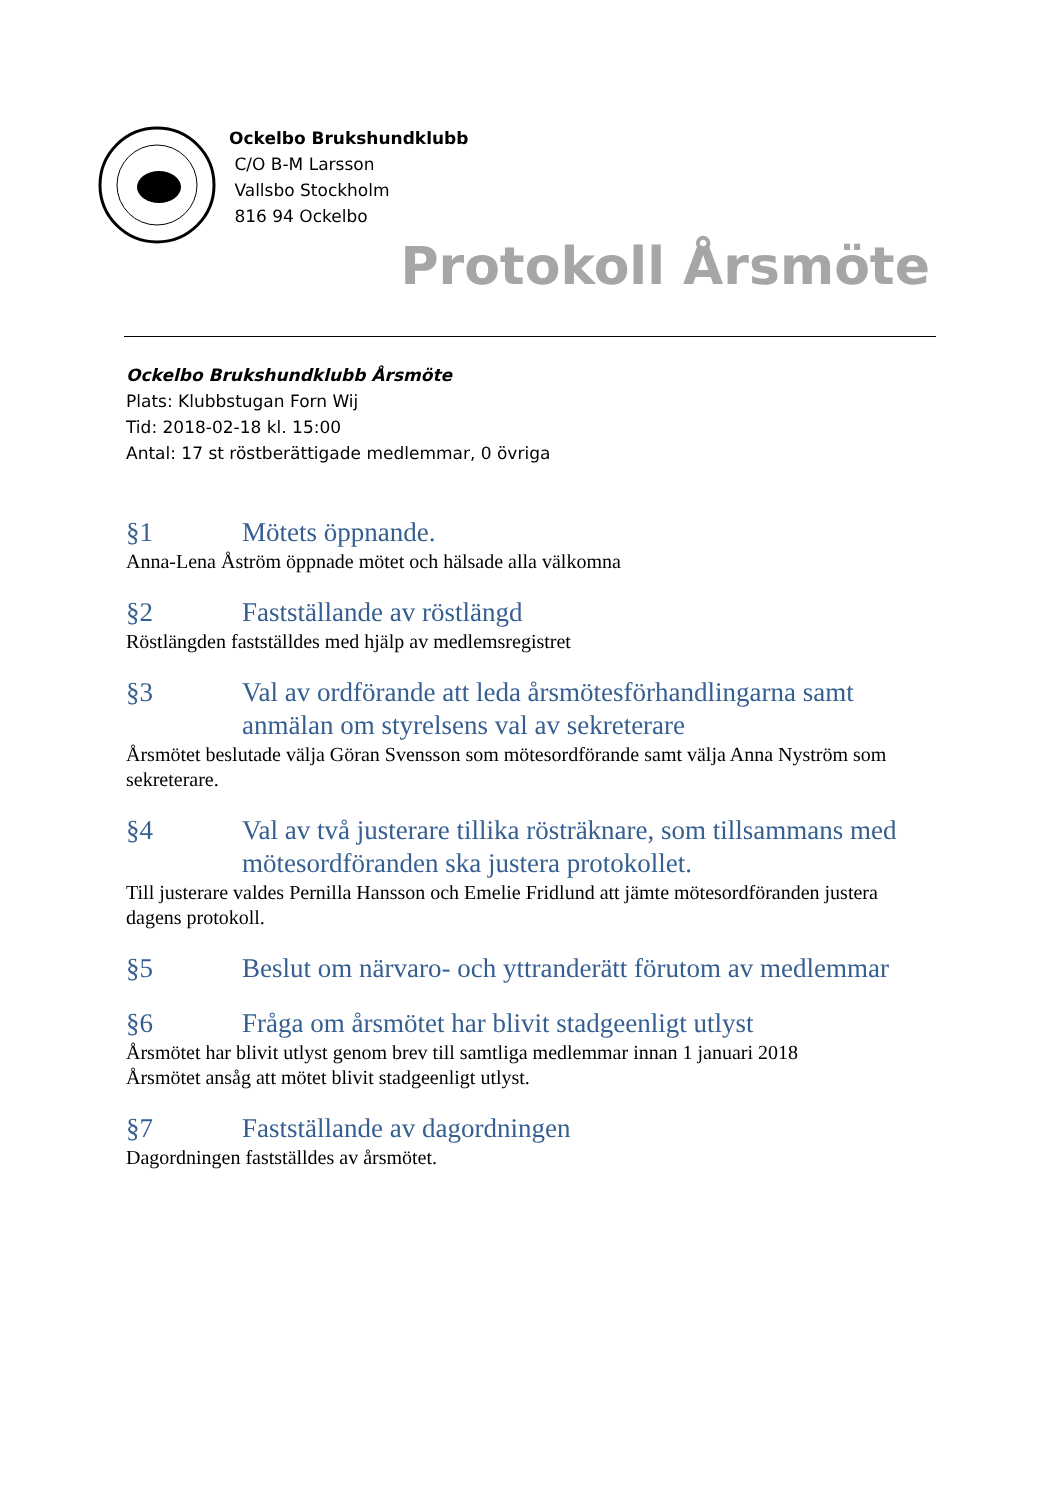Ockelbo Brukshundklubb
C/O B-M Larsson
Vallsbo Stockholm
816 94 Ockelbo
Protokoll Årsmöte
Ockelbo Brukshundklubb Årsmöte
Plats: Klubbstugan Forn Wij
Tid: 2018-02-18 kl. 15:00
Antal: 17 st röstberättigade medlemmar, 0 övriga
§1 Mötets öppnande.
Anna-Lena Åström öppnade mötet och hälsade alla välkomna
§2 Fastställande av röstlängd
Röstlängden fastställdes med hjälp av medlemsregistret
§3 Val av ordförande att leda årsmötesförhandlingarna samt anmälan om styrelsens val av sekreterare
Årsmötet beslutade välja Göran Svensson som mötesordförande samt välja Anna Nyström som sekreterare.
§4 Val av två justerare tillika rösträknare, som tillsammans med mötesordföranden ska justera protokollet.
Till justerare valdes Pernilla Hansson och Emelie Fridlund att jämte mötesordföranden justera dagens protokoll.
§5 Beslut om närvaro- och yttranderätt förutom av medlemmar
§6 Fråga om årsmötet har blivit stadgeenligt utlyst
Årsmötet har blivit utlyst genom brev till samtliga medlemmar innan 1 januari 2018
Årsmötet ansåg att mötet blivit stadgeenligt utlyst.
§7 Fastställande av dagordningen
Dagordningen fastställdes av årsmötet.